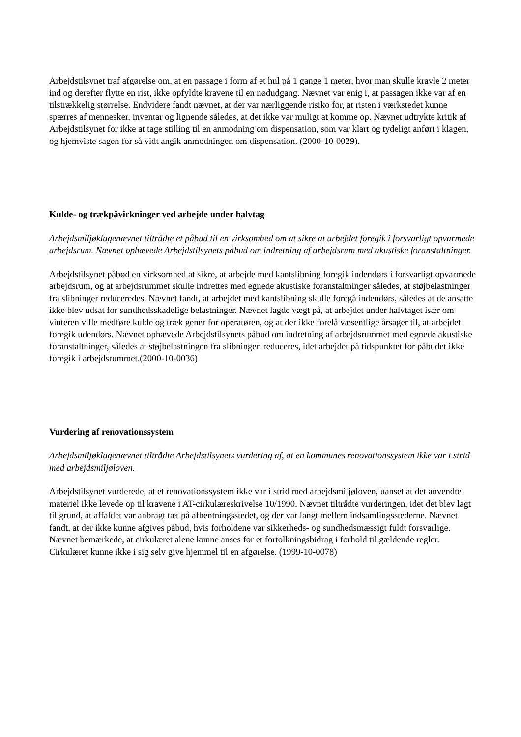Arbejdstilsynet traf afgørelse om, at en passage i form af et hul på 1 gange 1 meter, hvor man skulle kravle 2 meter ind og derefter flytte en rist, ikke opfyldte kravene til en nødudgang. Nævnet var enig i, at passagen ikke var af en tilstrækkelig størrelse. Endvidere fandt nævnet, at der var nærliggende risiko for, at risten i værkstedet kunne spærres af mennesker, inventar og lignende således, at det ikke var muligt at komme op. Nævnet udtrykte kritik af Arbejdstilsynet for ikke at tage stilling til en anmodning om dispensation, som var klart og tydeligt anført i klagen, og hjemviste sagen for så vidt angik anmodningen om dispensation. (2000-10-0029).
Kulde- og trækpåvirkninger ved arbejde under halvtag
Arbejdsmiljøklagenævnet tiltrådte et påbud til en virksomhed om at sikre at arbejdet foregik i forsvarligt opvarmede arbejdsrum. Nævnet ophævede Arbejdstilsynets påbud om indretning af arbejdsrum med akustiske foranstaltninger.
Arbejdstilsynet påbød en virksomhed at sikre, at arbejde med kantslibning foregik indendørs i forsvarligt opvarmede arbejdsrum, og at arbejdsrummet skulle indrettes med egnede akustiske foranstaltninger således, at støjbelastninger fra slibninger reduceredes. Nævnet fandt, at arbejdet med kantslibning skulle foregå indendørs, således at de ansatte ikke blev udsat for sundhedsskadelige belastninger. Nævnet lagde vægt på, at arbejdet under halvtaget især om vinteren ville medføre kulde og træk gener for operatøren, og at der ikke forelå væsentlige årsager til, at arbejdet foregik udendørs. Nævnet ophævede Arbejdstilsynets påbud om indretning af arbejdsrummet med egnede akustiske foranstaltninger, således at støjbelastningen fra slibningen reduceres, idet arbejdet på tidspunktet for påbudet ikke foregik i arbejdsrummet.(2000-10-0036)
Vurdering af renovationssystem
Arbejdsmiljøklagenævnet tiltrådte Arbejdstilsynets vurdering af, at en kommunes renovationssystem ikke var i strid med arbejdsmiljøloven.
Arbejdstilsynet vurderede, at et renovationssystem ikke var i strid med arbejdsmiljøloven, uanset at det anvendte materiel ikke levede op til kravene i AT-cirkulæreskrivelse 10/1990. Nævnet tiltrådte vurderingen, idet det blev lagt til grund, at affaldet var anbragt tæt på afhentningsstedet, og der var langt mellem indsamlingsstederne. Nævnet fandt, at der ikke kunne afgives påbud, hvis forholdene var sikkerheds- og sundhedsmæssigt fuldt forsvarlige. Nævnet bemærkede, at cirkulæret alene kunne anses for et fortolkningsbidrag i forhold til gældende regler. Cirkulæret kunne ikke i sig selv give hjemmel til en afgørelse. (1999-10-0078)